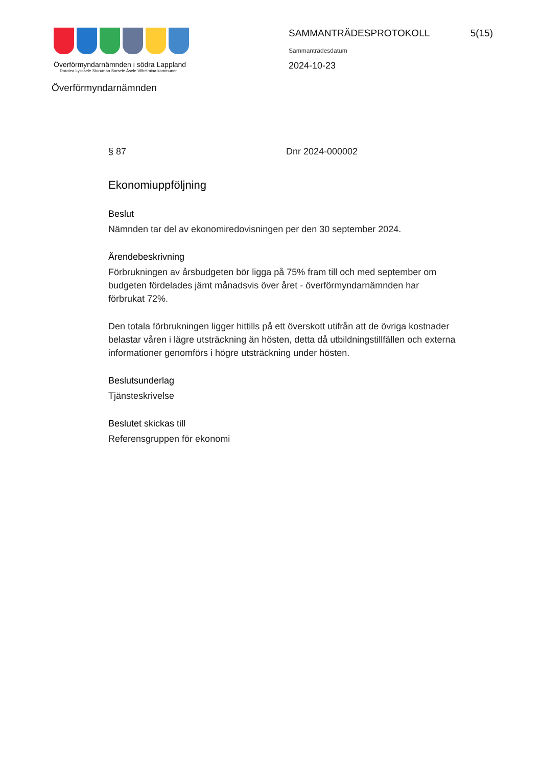Överförmyndarnämnden i södra Lappland
Dorotea Lycksele Storuman Sorsele Åsele Vilhelmina kommuner
SAMMANTRÄDESPROTOKOLL 5(15)
Sammanträdesdatum
2024-10-23
Överförmyndarnämnden
§ 87 Dnr 2024-000002
Ekonomiuppföljning
Beslut
Nämnden tar del av ekonomiredovisningen per den 30 september 2024.
Ärendebeskrivning
Förbrukningen av årsbudgeten bör ligga på 75% fram till och med september om budgeten fördelades jämt månadsvis över året - överförmyndarnämnden har förbrukat 72%.
Den totala förbrukningen ligger hittills på ett överskott utifrån att de övriga kostnader belastar våren i lägre utsträckning än hösten, detta då utbildningstillfällen och externa informationer genomförs i högre utsträckning under hösten.
Beslutsunderlag
Tjänsteskrivelse
Beslutet skickas till
Referensgruppen för ekonomi